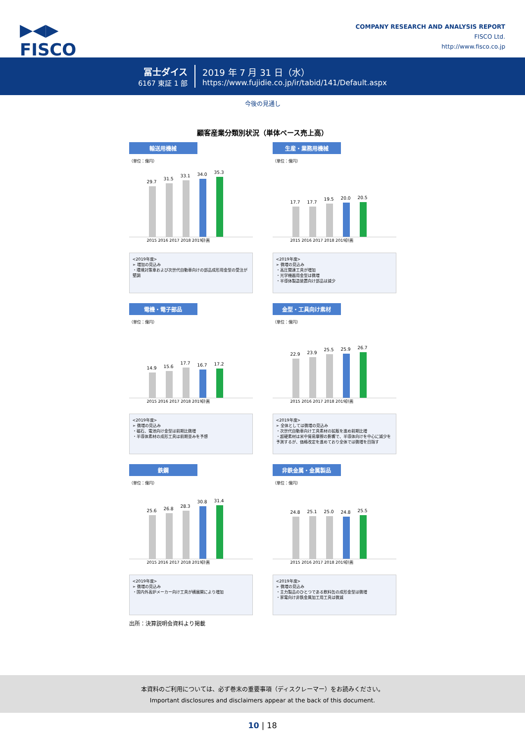▶◀▶
FISCO
COMPANY RESEARCH AND ANALYSIS REPORT
FISCO Ltd.
http://www.fisco.co.jp
冨士ダイス
6167 東証 1 部
2019 年 7 月 31 日（水）
https://www.fujidie.co.jp/ir/tabid/141/Default.aspx
今後の見通し
顧客産業分類別状況（単体ベース売上高）
輸送用機械
（単位：億円）
29.7
31.5
33.1
34.0
35.3
2015 2016 2017 2018 2019計画
<2019年度>
➢ 増加の見込み
・環境対策車および次世代自動車向けの部品成形用金型の受注が堅調
生産・業務用機械
（単位：億円）
17.7
17.7
19.5
20.0
20.5
2015 2016 2017 2018 2019計画
<2019年度>
➢ 微増の見込み
・高圧関連工具が増加
・光学機器用金型は微増
・半導体製造装置向け部品は減少
電機・電子部品
（単位：億円）
14.9
15.6
17.7
16.7
17.2
2015 2016 2017 2018 2019計画
<2019年度>
➢ 微増の見込み
・磁石、電池向け金型は前期比微増
・半導体素材の成形工具は前期並みを予想
金型・工具向け素材
（単位：億円）
22.9
23.9
25.5
25.9
26.7
2015 2016 2017 2018 2019計画
<2019年度>
➢ 全体としては微増の見込み
・次世代自動車向け工具素材の拡販を進め前期比増
・超硬素材は米中貿易摩擦の影響で、半導体向けを中心に減少を予測するが、価格改定を進めており全体では微増を目指す
鉄鋼
（単位：億円）
25.6
26.8
28.3
30.8
31.4
2015 2016 2017 2018 2019計画
<2019年度>
➢ 微増の見込み
・国内外高炉メーカー向け工具が横展開により増加
非鉄金属・金属製品
（単位：億円）
24.8
25.1
25.0
24.8
25.5
2015 2016 2017 2018 2019計画
<2019年度>
➢ 微増の見込み
・主力製品のひとつである飲料缶の成形金型は微増
・家電向け非鉄金属加工用工具は微減
出所：決算説明会資料より掲載
本資料のご利用については、必ず巻末の重要事項（ディスクレーマー）をお読みください。
Important disclosures and disclaimers appear at the back of this document.
10 | 18